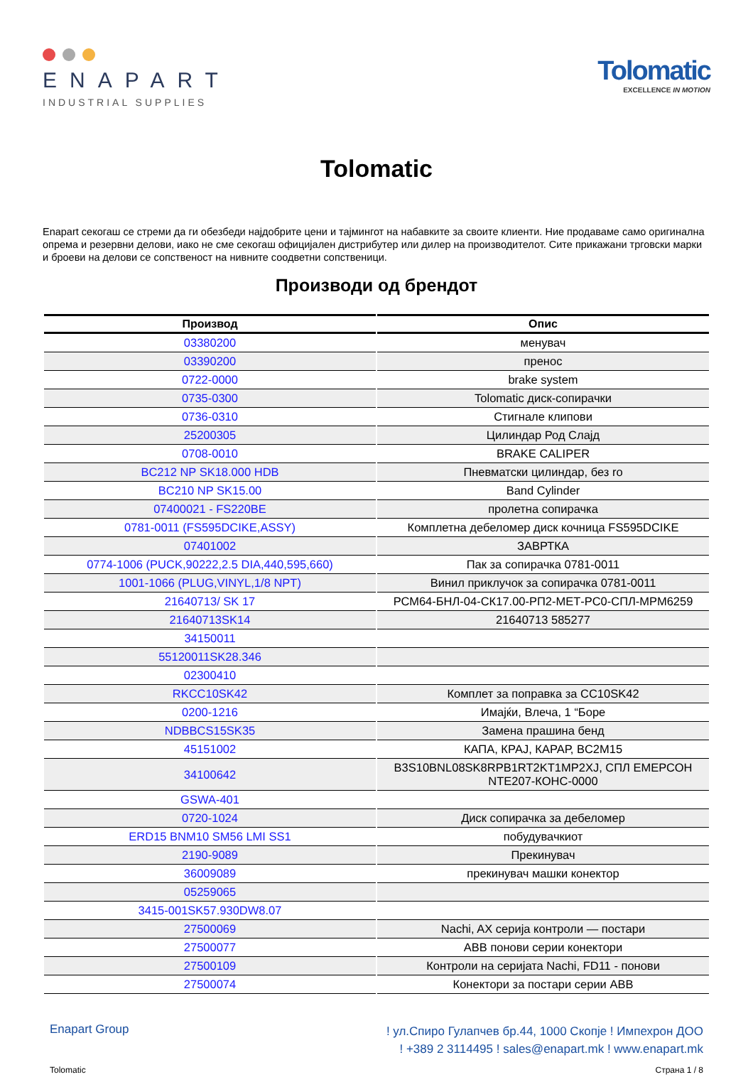ENAPART
INDUSTRIAL SUPPLIES
Tolomatic
EXCELLENCE IN MOTION
Tolomatic
Enapart секогаш се стреми да ги обезбеди најдобрите цени и тајмингот на набавките за своите клиенти. Ние продаваме само оригинална опрема и резервни делови, иако не сме секогаш официјален дистрибутер или дилер на производителот. Сите прикажани трговски марки и броеви на делови се сопственост на нивните соодветни сопственици.
Производи од брендот
| Производ | Опис |
| --- | --- |
| 03380200 | менувач |
| 03390200 | пренос |
| 0722-0000 | brake system |
| 0735-0300 | Tolomatic диск-сопирачки |
| 0736-0310 | Стигнале клипови |
| 25200305 | Цилиндар Род Слајд |
| 0708-0010 | BRAKE CALIPER |
| BC212 NP SK18.000 HDB | Пневматски цилиндар, без ro |
| BC210 NP SK15.00 | Band Cylinder |
| 07400021 - FS220BE | пролетна сопирачка |
| 0781-0011 (FS595DCIKE,ASSY) | Комплетна дебеломер диск кочница FS595DCIKE |
| 07401002 | ЗАВРТКА |
| 0774-1006 (PUCK,90222,2.5 DIA,440,595,660) | Пак за сопирачка 0781-0011 |
| 1001-1066 (PLUG,VINYL,1/8 NPT) | Винил приклучок за сопирачка 0781-0011 |
| 21640713/ SK 17 | РСМ64-БНЛ-04-СК17.00-РП2-МЕТ-РС0-СПЛ-МРМ6259 |
| 21640713SK14 | 21640713 585277 |
| 34150011 | |
| 55120011SK28.346 | |
| 02300410 | |
| RKCC10SK42 | Комплет за поправка за CC10SK42 |
| 0200-1216 | Имајќи, Влеча, 1 “Боре |
| NDBBCS15SK35 | Замена прашина бенд |
| 45151002 | КАПА, КРАЈ, КАРАР, BC2M15 |
| 34100642 | B3S10BNL08SK8RPB1RT2KT1MP2XJ, СПЛ ЕМЕРСОН NTE207-КОНС-0000 |
| GSWA-401 | |
| 0720-1024 | Диск сопирачка за дебеломер |
| ERD15 BNM10 SM56 LMI SS1 | побудувачкиот |
| 2190-9089 | Прекинувач |
| 36009089 | прекинувач машки конектор |
| 05259065 | |
| 3415-001SK57.930DW8.07 | |
| 27500069 | Nachi, AX серија контроли — постари |
| 27500077 | ABB понови серии конектори |
| 27500109 | Контроли на серијата Nachi, FD11 - понови |
| 27500074 | Конектори за постари серии ABB |
Enapart Group
! ул.Спиро Гулапчев бр.44, 1000 Скопје ! Импехрон ДОО
! +389 2 3114495 ! sales@enapart.mk ! www.enapart.mk
Tolomatic Страна 1 / 8